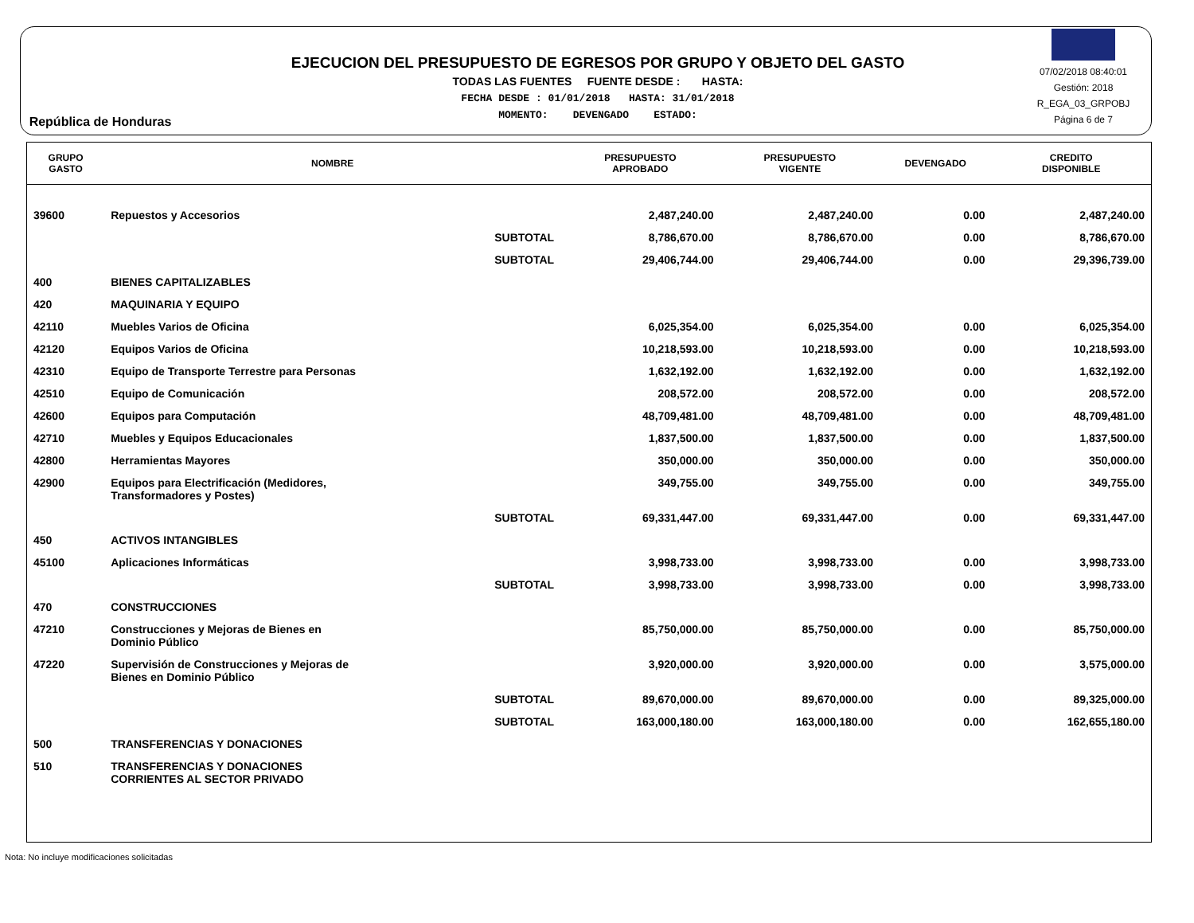República de Honduras
EJECUCION DEL PRESUPUESTO DE EGRESOS POR GRUPO Y OBJETO DEL GASTO
TODAS LAS FUENTES FUENTE DESDE : HASTA:
FECHA DESDE : 01/01/2018 HASTA: 31/01/2018
MOMENTO: DEVENGADO ESTADO:
07/02/2018 08:40:01
Gestión: 2018
R_EGA_03_GRPOBJ
Página 6 de 7
| GRUPO GASTO | NOMBRE | PRESUPUESTO APROBADO | PRESUPUESTO VIGENTE | DEVENGADO | CREDITO DISPONIBLE |
| --- | --- | --- | --- | --- | --- |
| 39600 | Repuestos y Accesorios | 2,487,240.00 | 2,487,240.00 | 0.00 | 2,487,240.00 |
| | SUBTOTAL | 8,786,670.00 | 8,786,670.00 | 0.00 | 8,786,670.00 |
| | SUBTOTAL | 29,406,744.00 | 29,406,744.00 | 0.00 | 29,396,739.00 |
| 400 | BIENES CAPITALIZABLES | | | | |
| 420 | MAQUINARIA Y EQUIPO | | | | |
| 42110 | Muebles Varios de Oficina | 6,025,354.00 | 6,025,354.00 | 0.00 | 6,025,354.00 |
| 42120 | Equipos Varios de Oficina | 10,218,593.00 | 10,218,593.00 | 0.00 | 10,218,593.00 |
| 42310 | Equipo de Transporte Terrestre para Personas | 1,632,192.00 | 1,632,192.00 | 0.00 | 1,632,192.00 |
| 42510 | Equipo de Comunicación | 208,572.00 | 208,572.00 | 0.00 | 208,572.00 |
| 42600 | Equipos para Computación | 48,709,481.00 | 48,709,481.00 | 0.00 | 48,709,481.00 |
| 42710 | Muebles y Equipos Educacionales | 1,837,500.00 | 1,837,500.00 | 0.00 | 1,837,500.00 |
| 42800 | Herramientas Mayores | 350,000.00 | 350,000.00 | 0.00 | 350,000.00 |
| 42900 | Equipos para Electrificación (Medidores, Transformadores y Postes) | 349,755.00 | 349,755.00 | 0.00 | 349,755.00 |
| | SUBTOTAL | 69,331,447.00 | 69,331,447.00 | 0.00 | 69,331,447.00 |
| 450 | ACTIVOS INTANGIBLES | | | | |
| 45100 | Aplicaciones Informáticas | 3,998,733.00 | 3,998,733.00 | 0.00 | 3,998,733.00 |
| | SUBTOTAL | 3,998,733.00 | 3,998,733.00 | 0.00 | 3,998,733.00 |
| 470 | CONSTRUCCIONES | | | | |
| 47210 | Construcciones y Mejoras de Bienes en Dominio Público | 85,750,000.00 | 85,750,000.00 | 0.00 | 85,750,000.00 |
| 47220 | Supervisión de Construcciones y Mejoras de Bienes en Dominio Público | 3,920,000.00 | 3,920,000.00 | 0.00 | 3,575,000.00 |
| | SUBTOTAL | 89,670,000.00 | 89,670,000.00 | 0.00 | 89,325,000.00 |
| | SUBTOTAL | 163,000,180.00 | 163,000,180.00 | 0.00 | 162,655,180.00 |
| 500 | TRANSFERENCIAS Y DONACIONES | | | | |
| 510 | TRANSFERENCIAS Y DONACIONES CORRIENTES AL SECTOR PRIVADO | | | | |
Nota: No incluye modificaciones solicitadas